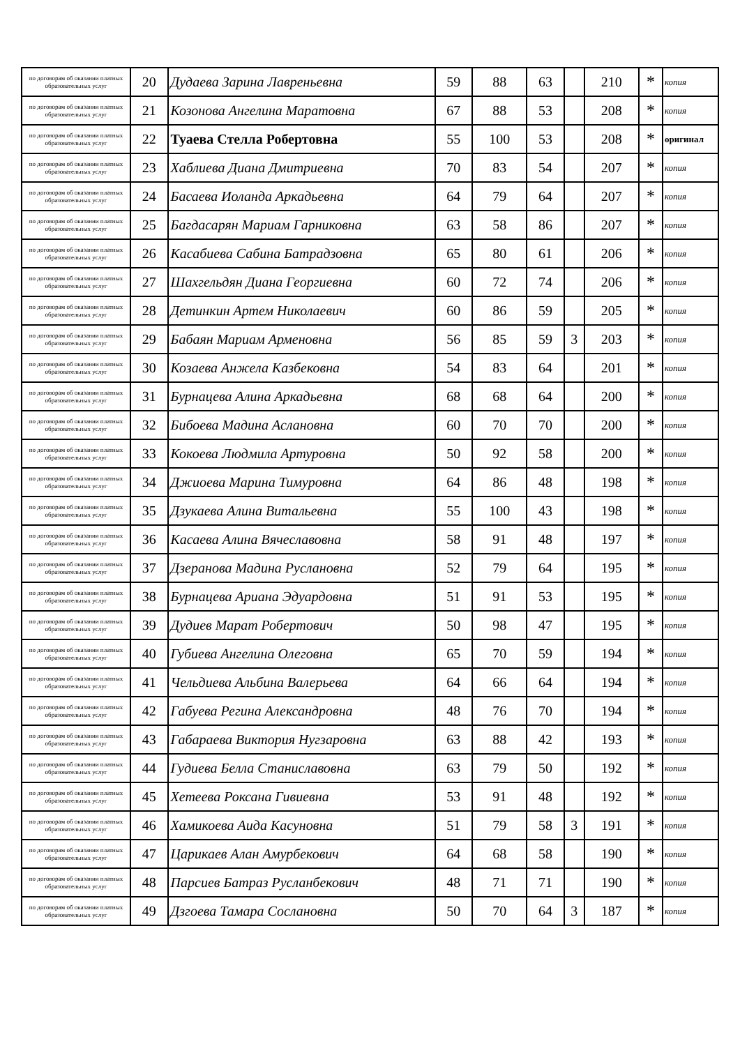| по договорам об оказании платных образовательных услуг | 20 | Дудаева Зарина Лавреньевна | 59 | 88 | 63 | | 210 | * | копия |
| по договорам об оказании платных образовательных услуг | 21 | Козонова Ангелина Маратовна | 67 | 88 | 53 | | 208 | * | копия |
| по договорам об оказании платных образовательных услуг | 22 | Туаева Стелла Робертовна | 55 | 100 | 53 | | 208 | * | оригинал |
| по договорам об оказании платных образовательных услуг | 23 | Хаблиева Диана Дмитриевна | 70 | 83 | 54 | | 207 | * | копия |
| по договорам об оказании платных образовательных услуг | 24 | Басаева Иоланда Аркадьевна | 64 | 79 | 64 | | 207 | * | копия |
| по договорам об оказании платных образовательных услуг | 25 | Багдасарян Мариам Гарниковна | 63 | 58 | 86 | | 207 | * | копия |
| по договорам об оказании платных образовательных услуг | 26 | Касабиева Сабина Батрадзовна | 65 | 80 | 61 | | 206 | * | копия |
| по договорам об оказании платных образовательных услуг | 27 | Шахгельдян Диана Георгиевна | 60 | 72 | 74 | | 206 | * | копия |
| по договорам об оказании платных образовательных услуг | 28 | Детинкин Артем Николаевич | 60 | 86 | 59 | | 205 | * | копия |
| по договорам об оказании платных образовательных услуг | 29 | Бабаян Мариам Арменовна | 56 | 85 | 59 | 3 | 203 | * | копия |
| по договорам об оказании платных образовательных услуг | 30 | Козаева Анжела Казбековна | 54 | 83 | 64 | | 201 | * | копия |
| по договорам об оказании платных образовательных услуг | 31 | Бурнацева Алина Аркадьевна | 68 | 68 | 64 | | 200 | * | копия |
| по договорам об оказании платных образовательных услуг | 32 | Бибоева Мадина Аслановна | 60 | 70 | 70 | | 200 | * | копия |
| по договорам об оказании платных образовательных услуг | 33 | Кокоева Людмила Артуровна | 50 | 92 | 58 | | 200 | * | копия |
| по договорам об оказании платных образовательных услуг | 34 | Джиоева Марина Тимуровна | 64 | 86 | 48 | | 198 | * | копия |
| по договорам об оказании платных образовательных услуг | 35 | Дзукаева Алина Витальевна | 55 | 100 | 43 | | 198 | * | копия |
| по договорам об оказании платных образовательных услуг | 36 | Касаева Алина Вячеславовна | 58 | 91 | 48 | | 197 | * | копия |
| по договорам об оказании платных образовательных услуг | 37 | Дзеранова Мадина Руслановна | 52 | 79 | 64 | | 195 | * | копия |
| по договорам об оказании платных образовательных услуг | 38 | Бурнацева Ариана Эдуардовна | 51 | 91 | 53 | | 195 | * | копия |
| по договорам об оказании платных образовательных услуг | 39 | Дудиев Марат Робертович | 50 | 98 | 47 | | 195 | * | копия |
| по договорам об оказании платных образовательных услуг | 40 | Губиева Ангелина Олеговна | 65 | 70 | 59 | | 194 | * | копия |
| по договорам об оказании платных образовательных услуг | 41 | Чельдиева Альбина Валерьева | 64 | 66 | 64 | | 194 | * | копия |
| по договорам об оказании платных образовательных услуг | 42 | Габуева Регина Александровна | 48 | 76 | 70 | | 194 | * | копия |
| по договорам об оказании платных образовательных услуг | 43 | Габараева Виктория Нугзаровна | 63 | 88 | 42 | | 193 | * | копия |
| по договорам об оказании платных образовательных услуг | 44 | Гудиева Белла Станиславовна | 63 | 79 | 50 | | 192 | * | копия |
| по договорам об оказании платных образовательных услуг | 45 | Хетеева Роксана Гивиевна | 53 | 91 | 48 | | 192 | * | копия |
| по договорам об оказании платных образовательных услуг | 46 | Хамикоева Аида Касуновна | 51 | 79 | 58 | 3 | 191 | * | копия |
| по договорам об оказании платных образовательных услуг | 47 | Царикаев Алан Амурбекович | 64 | 68 | 58 | | 190 | * | копия |
| по договорам об оказании платных образовательных услуг | 48 | Парсиев Батраз Русланбекович | 48 | 71 | 71 | | 190 | * | копия |
| по договорам об оказании платных образовательных услуг | 49 | Дзгоева Тамара Сослановна | 50 | 70 | 64 | 3 | 187 | * | копия |